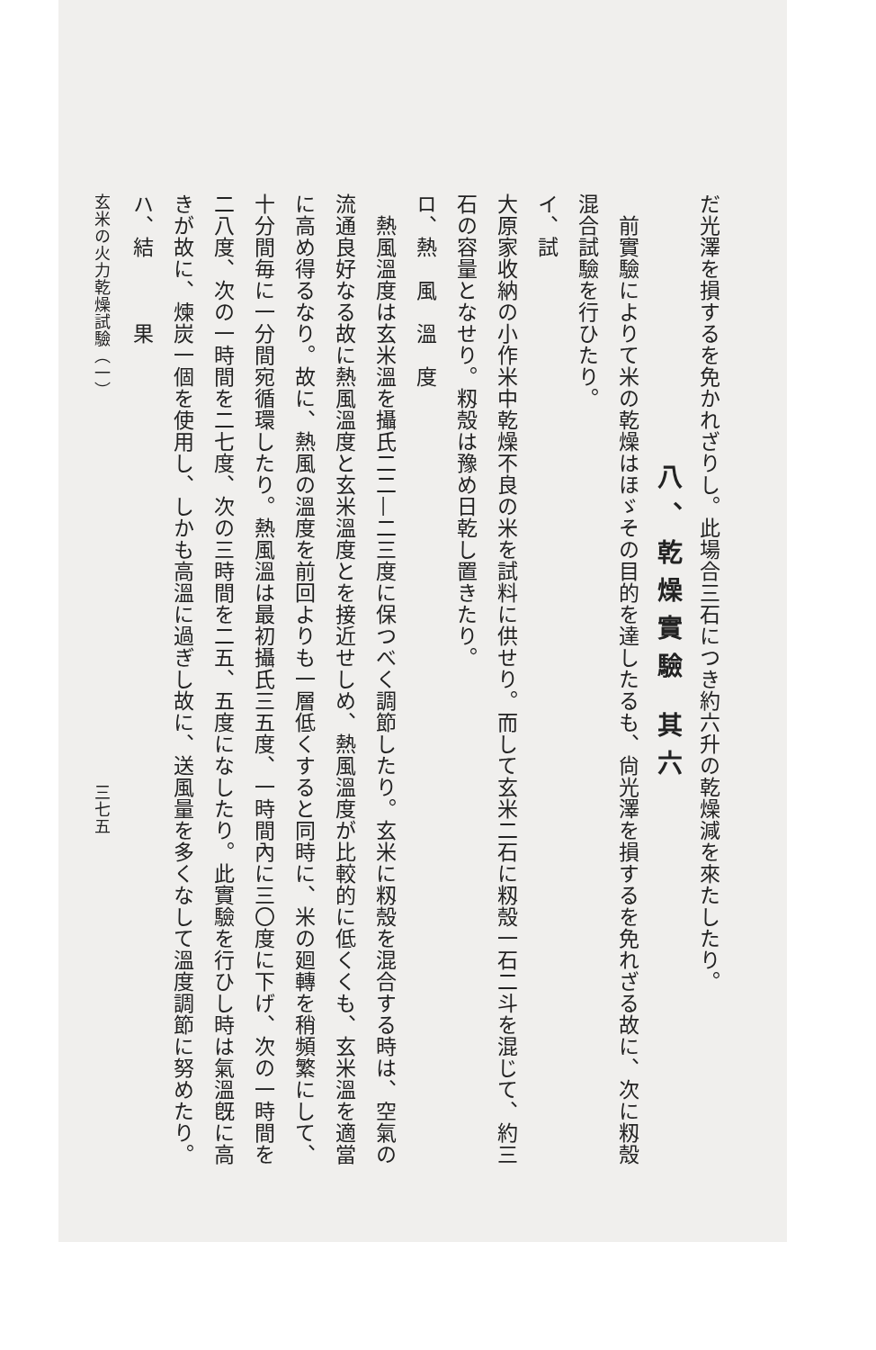だ光澤を損するを免かれざりし。此場合三石につき約六升の乾燥減を來たしたり。
八、乾燥實驗 其六
　前實驗によりて米の乾燥はほゞその目的を達したるも、尙光澤を損するを免れざる故に、次に籾殼混合試驗を行ひたり。
イ、試
大原家收納の小作米中乾燥不良の米を試料に供せり。而して玄米二石に籾殼一石二斗を混じて、約三石の容量となせり。籾殼は豫め日乾し置きたり。
ロ、熱　風　溫　度
　熱風溫度は玄米溫を攝氏二二—二三度に保つべく調節したり。玄米に籾殼を混合する時は、空氣の流通良好なる故に熱風溫度と玄米溫度とを接近せしめ、熱風溫度が比較的に低くくも、玄米溫を適當に高め得るなり。故に、熱風の溫度を前回よりも一層低くすると同時に、米の廻轉を稍頻繁にして、十分間毎に一分間宛循環したり。熱風溫は最初攝氏三五度、一時間內に三〇度に下げ、次の一時間を二八度、次の一時間を二七度、次の三時間を二五、五度になしたり。此實驗を行ひし時は氣溫旣に高きが故に、煉炭一個を使用し、しかも高溫に過ぎし故に、送風量を多くなして溫度調節に努めたり。
ハ、結　　　果
玄米の火力乾燥試驗（一）　　　　　　　　　　　　　　　　　　　　　　　三七五